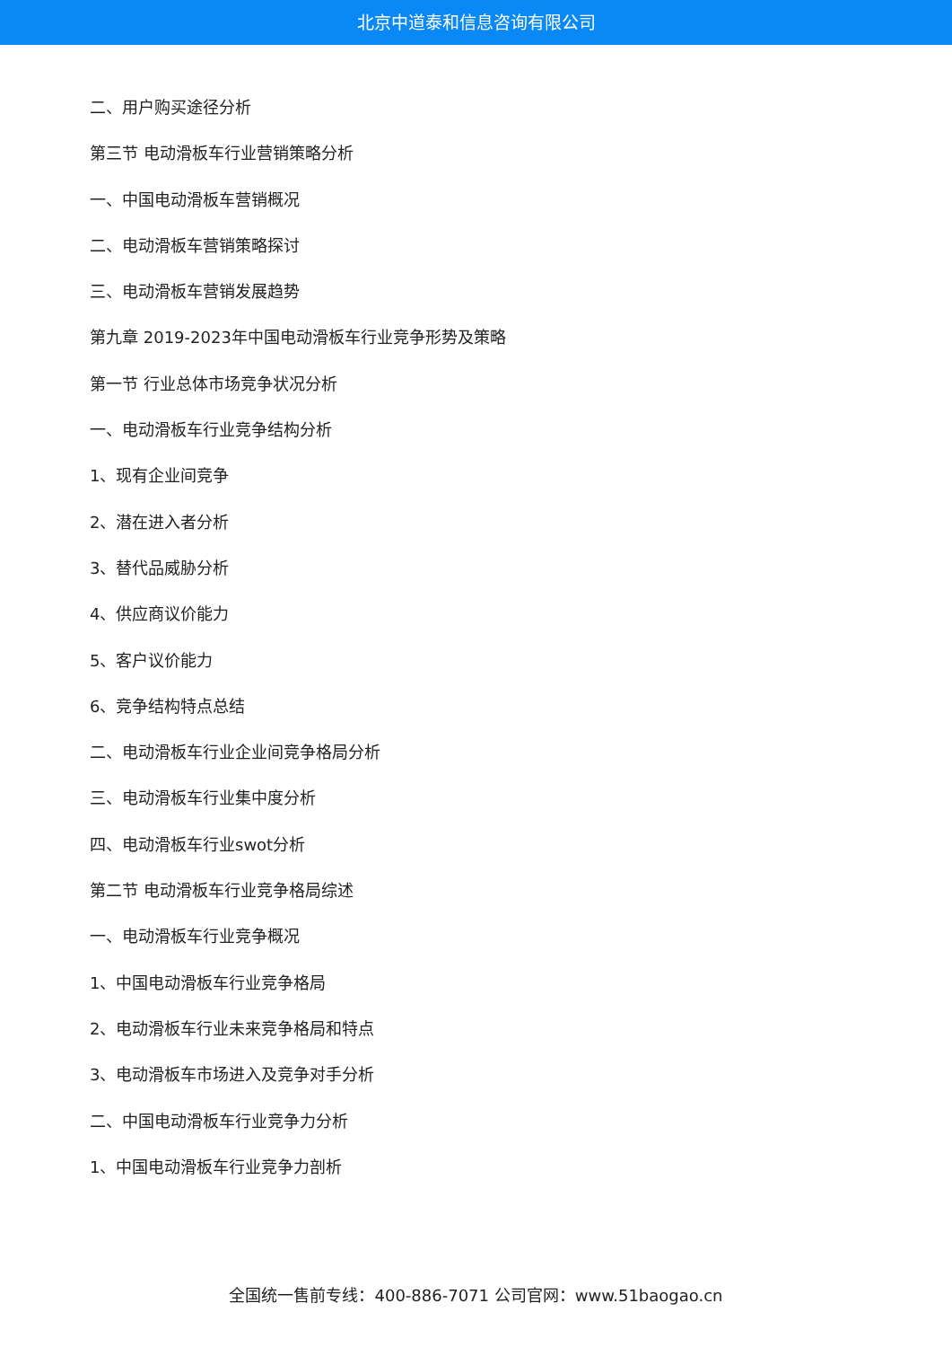北京中道泰和信息咨询有限公司
二、用户购买途径分析
第三节 电动滑板车行业营销策略分析
一、中国电动滑板车营销概况
二、电动滑板车营销策略探讨
三、电动滑板车营销发展趋势
第九章 2019-2023年中国电动滑板车行业竞争形势及策略
第一节 行业总体市场竞争状况分析
一、电动滑板车行业竞争结构分析
1、现有企业间竞争
2、潜在进入者分析
3、替代品威胁分析
4、供应商议价能力
5、客户议价能力
6、竞争结构特点总结
二、电动滑板车行业企业间竞争格局分析
三、电动滑板车行业集中度分析
四、电动滑板车行业swot分析
第二节 电动滑板车行业竞争格局综述
一、电动滑板车行业竞争概况
1、中国电动滑板车行业竞争格局
2、电动滑板车行业未来竞争格局和特点
3、电动滑板车市场进入及竞争对手分析
二、中国电动滑板车行业竞争力分析
1、中国电动滑板车行业竞争力剖析
全国统一售前专线：400-886-7071 公司官网：www.51baogao.cn